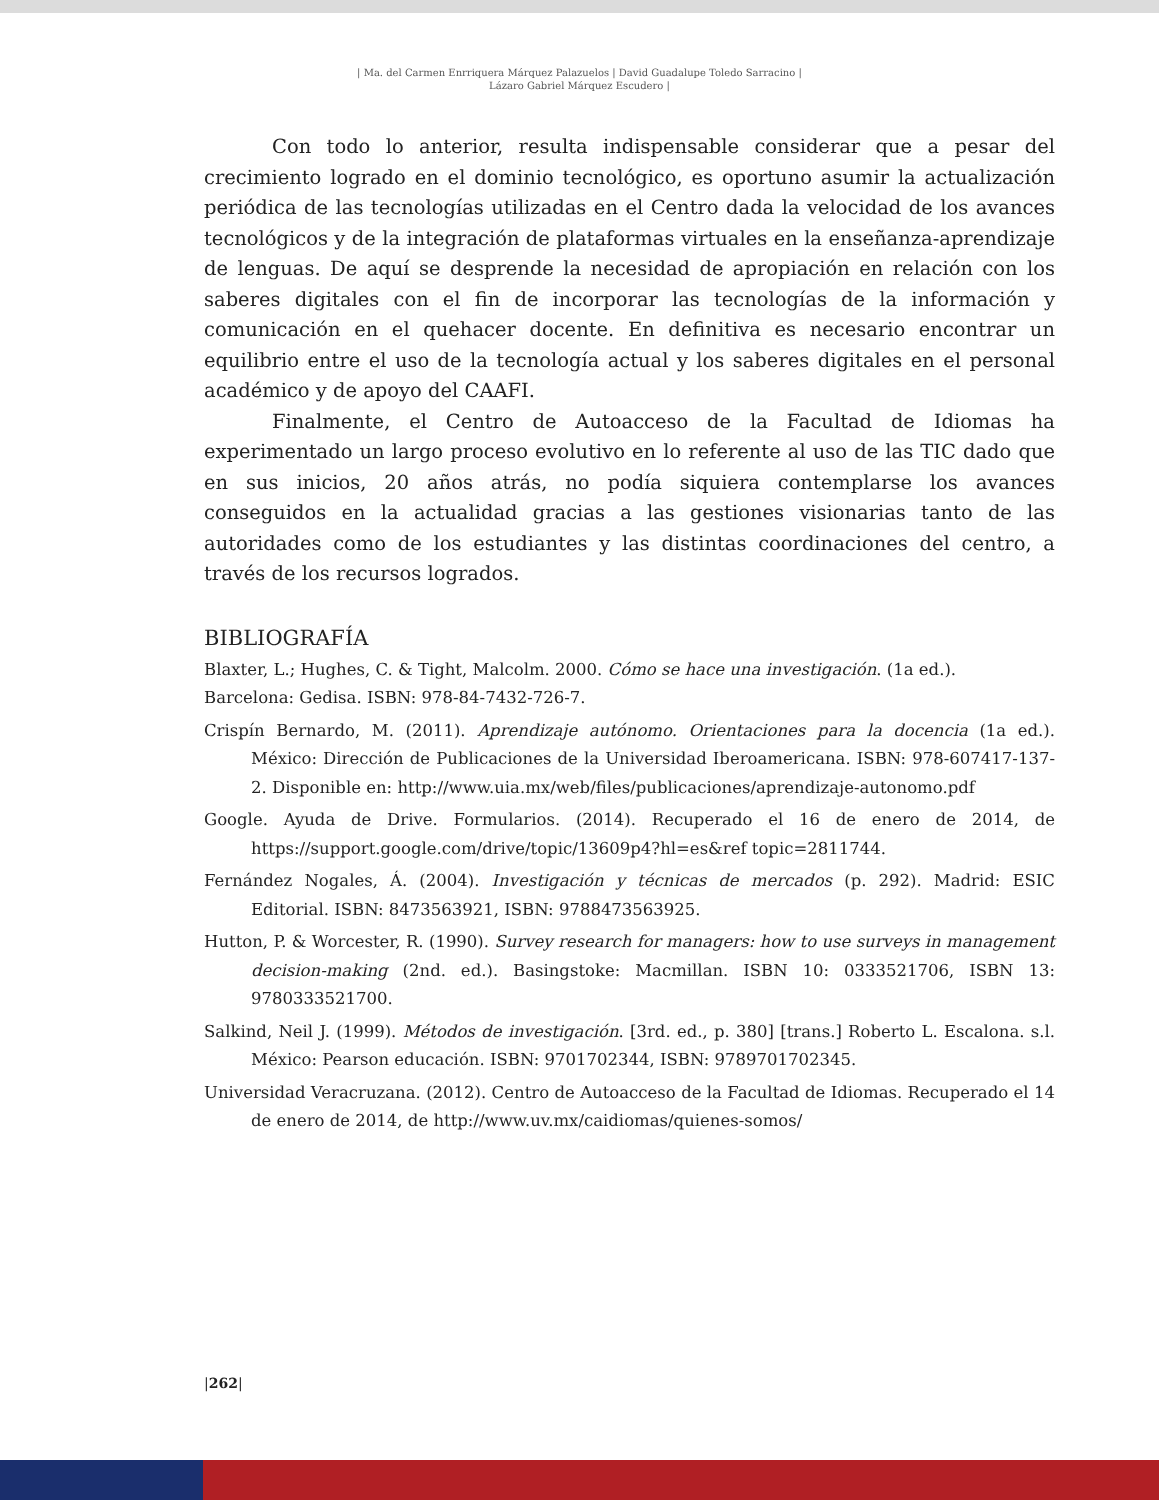| Ma. del Carmen Enrriquera Márquez Palazuelos | David Guadalupe Toledo Sarracino |
Lázaro Gabriel Márquez Escudero |
Con todo lo anterior, resulta indispensable considerar que a pesar del crecimiento logrado en el dominio tecnológico, es oportuno asumir la actualización periódica de las tecnologías utilizadas en el Centro dada la velocidad de los avances tecnológicos y de la integración de plataformas virtuales en la enseñanza-aprendizaje de lenguas. De aquí se desprende la necesidad de apropiación en relación con los saberes digitales con el fin de incorporar las tecnologías de la información y comunicación en el quehacer docente. En definitiva es necesario encontrar un equilibrio entre el uso de la tecnología actual y los saberes digitales en el personal académico y de apoyo del CAAFI.
Finalmente, el Centro de Autoacceso de la Facultad de Idiomas ha experimentado un largo proceso evolutivo en lo referente al uso de las TIC dado que en sus inicios, 20 años atrás, no podía siquiera contemplarse los avances conseguidos en la actualidad gracias a las gestiones visionarias tanto de las autoridades como de los estudiantes y las distintas coordinaciones del centro, a través de los recursos logrados.
BIBLIOGRAFÍA
Blaxter, L.; Hughes, C. & Tight, Malcolm. 2000. Cómo se hace una investigación. (1a ed.).
Barcelona: Gedisa. ISBN: 978-84-7432-726-7.
Crispín Bernardo, M. (2011). Aprendizaje autónomo. Orientaciones para la docencia (1a ed.). México: Dirección de Publicaciones de la Universidad Iberoamericana. ISBN: 978-607417-137-2. Disponible en: http://www.uia.mx/web/files/publicaciones/aprendizaje-autonomo.pdf
Google. Ayuda de Drive. Formularios. (2014). Recuperado el 16 de enero de 2014, de https://support.google.com/drive/topic/13609p4?hl=es&ref topic=2811744.
Fernández Nogales, Á. (2004). Investigación y técnicas de mercados (p. 292). Madrid: ESIC Editorial. ISBN: 8473563921, ISBN: 9788473563925.
Hutton, P. & Worcester, R. (1990). Survey research for managers: how to use surveys in management decision-making (2nd. ed.). Basingstoke: Macmillan. ISBN 10: 0333521706, ISBN 13: 9780333521700.
Salkind, Neil J. (1999). Métodos de investigación. [3rd. ed., p. 380] [trans.] Roberto L. Escalona. s.l. México: Pearson educación. ISBN: 9701702344, ISBN: 9789701702345.
Universidad Veracruzana. (2012). Centro de Autoacceso de la Facultad de Idiomas. Recuperado el 14 de enero de 2014, de http://www.uv.mx/caidiomas/quienes-somos/
|262|